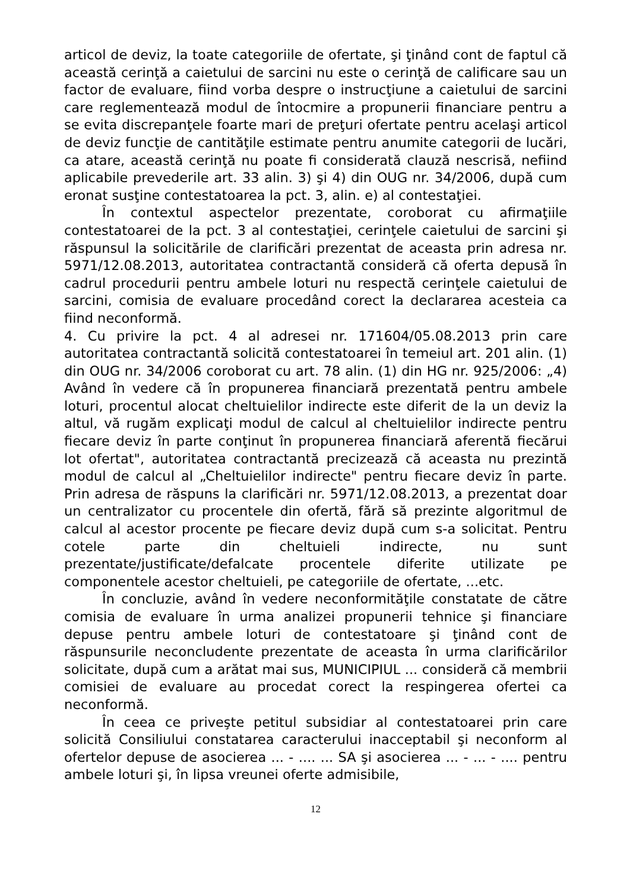articol de deviz, la toate categoriile de ofertate, şi ţinând cont de faptul că această cerinţă a caietului de sarcini nu este o cerinţă de calificare sau un factor de evaluare, fiind vorba despre o instrucţiune a caietului de sarcini care reglementează modul de întocmire a propunerii financiare pentru a se evita discrepanţele foarte mari de preţuri ofertate pentru acelaşi articol de deviz funcţie de cantităţile estimate pentru anumite categorii de lucări, ca atare, această cerinţă nu poate fi considerată clauză nescrisă, nefiind aplicabile prevederile art. 33 alin. 3) şi 4) din OUG nr. 34/2006, după cum eronat susţine contestatoarea la pct. 3, alin. e) al contestaţiei.
În contextul aspectelor prezentate, coroborat cu afirmaţiile contestatoarei de la pct. 3 al contestaţiei, cerinţele caietului de sarcini şi răspunsul la solicitările de clarificări prezentat de aceasta prin adresa nr. 5971/12.08.2013, autoritatea contractantă consideră că oferta depusă în cadrul procedurii pentru ambele loturi nu respectă cerinţele caietului de sarcini, comisia de evaluare procedând corect la declararea acesteia ca fiind neconformă.
4. Cu privire la pct. 4 al adresei nr. 171604/05.08.2013 prin care autoritatea contractantă solicită contestatoarei în temeiul art. 201 alin. (1) din OUG nr. 34/2006 coroborat cu art. 78 alin. (1) din HG nr. 925/2006: „4) Având în vedere că în propunerea financiară prezentată pentru ambele loturi, procentul alocat cheltuielilor indirecte este diferit de la un deviz la altul, vă rugăm explicaţi modul de calcul al cheltuielilor indirecte pentru fiecare deviz în parte conţinut în propunerea financiară aferentă fiecărui lot ofertat", autoritatea contractantă precizează că aceasta nu prezintă modul de calcul al „Cheltuielilor indirecte" pentru fiecare deviz în parte. Prin adresa de răspuns la clarificări nr. 5971/12.08.2013, a prezentat doar un centralizator cu procentele din ofertă, fără să prezinte algoritmul de calcul al acestor procente pe fiecare deviz după cum s-a solicitat. Pentru cotele parte din cheltuieli indirecte, nu sunt prezentate/justificate/defalcate procentele diferite utilizate pe componentele acestor cheltuieli, pe categoriile de ofertate, ...etc.
În concluzie, având în vedere neconformităţile constatate de către comisia de evaluare în urma analizei propunerii tehnice şi financiare depuse pentru ambele loturi de contestatoare şi ţinând cont de răspunsurile neconcludente prezentate de aceasta în urma clarificărilor solicitate, după cum a arătat mai sus, MUNICIPIUL ... consideră că membrii comisiei de evaluare au procedat corect la respingerea ofertei ca neconformă.
În ceea ce priveşte petitul subsidiar al contestatoarei prin care solicită Consiliului constatarea caracterului inacceptabil şi neconform al ofertelor depuse de asocierea ... - .... ... SA şi asocierea ... - ... - .... pentru ambele loturi şi, în lipsa vreunei oferte admisibile,
12